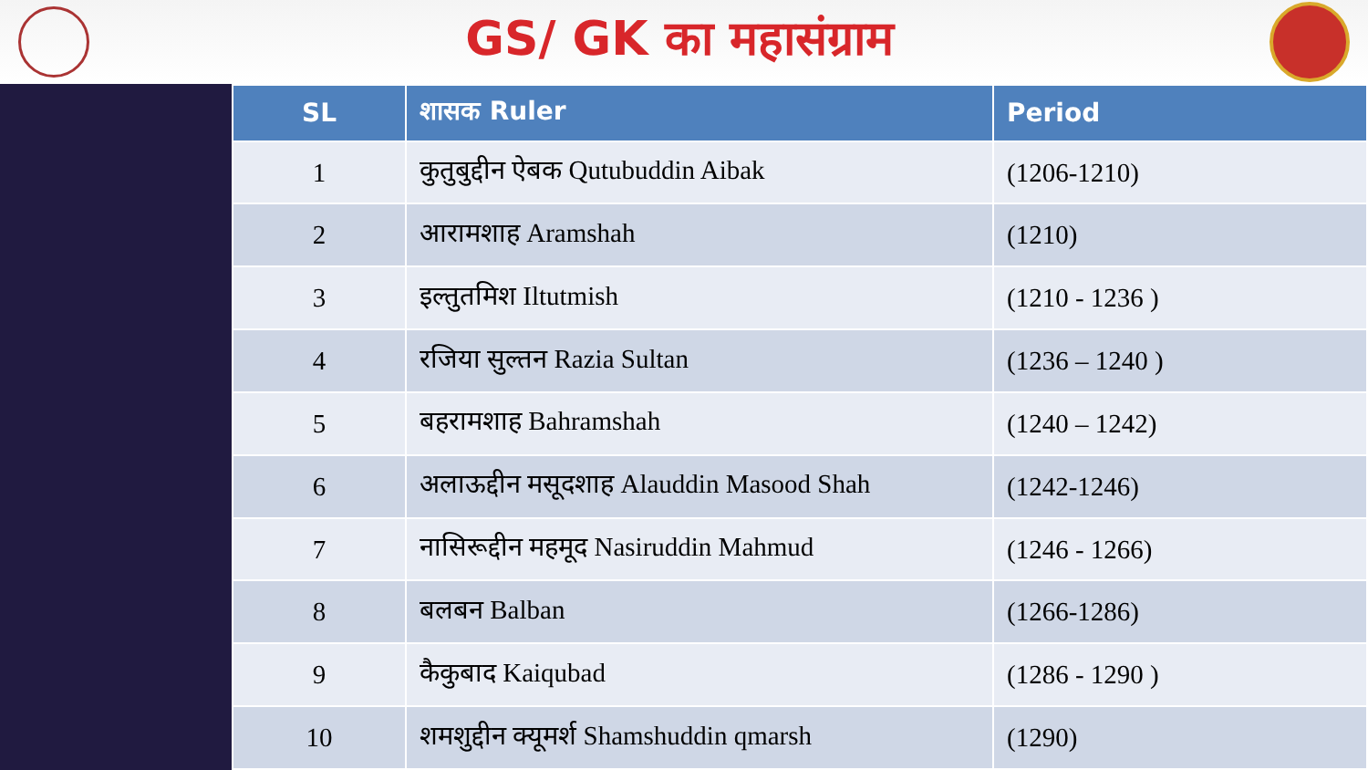GS/ GK का महासंग्राम
| SL | शासक Ruler | Period |
| --- | --- | --- |
| 1 | कुतुबुद्दीन ऐबक Qutubuddin Aibak | (1206-1210) |
| 2 | आरामशाह Aramshah | (1210) |
| 3 | इल्तुतमिश Iltutmish | (1210 - 1236 ) |
| 4 | रजिया सुल्तन Razia Sultan | (1236 – 1240 ) |
| 5 | बहरामशाह Bahramshah | (1240 – 1242) |
| 6 | अलाऊद्दीन मसूदशाह Alauddin Masood Shah | (1242-1246) |
| 7 | नासिरूद्दीन महमूद Nasiruddin Mahmud | (1246 - 1266) |
| 8 | बलबन Balban | (1266-1286) |
| 9 | कैकुबाद Kaiqubad | (1286 - 1290 ) |
| 10 | शमशुद्दीन क्यूमर्श Shamshuddin qmarsh | (1290) |